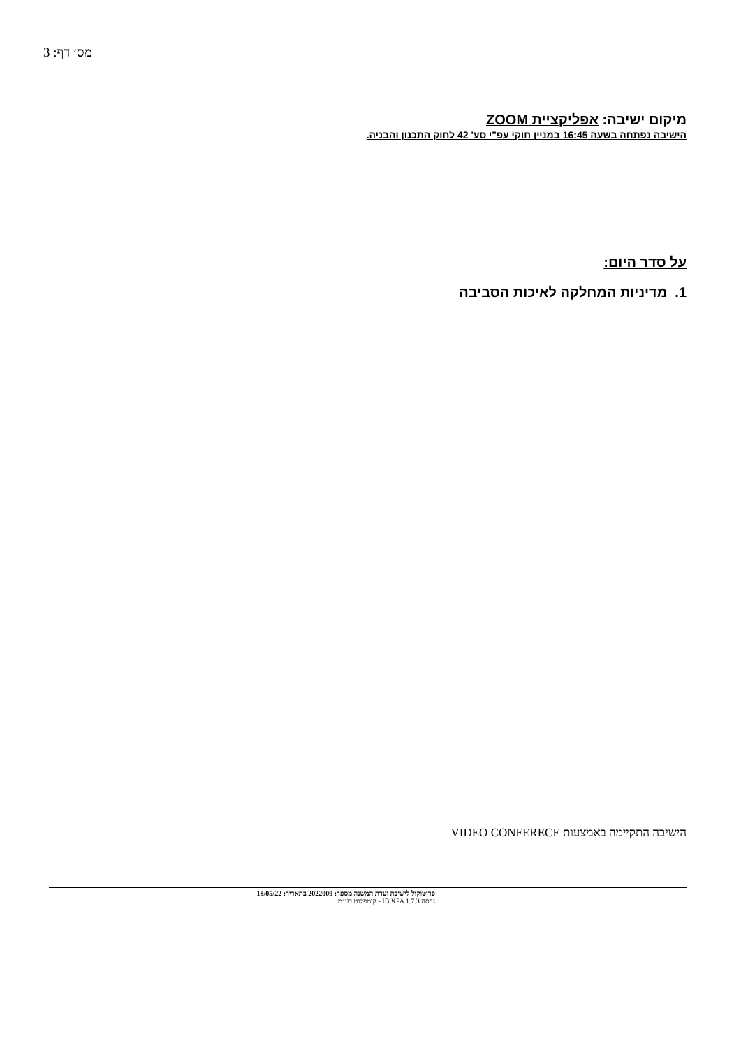מס׳ דף: 3
מיקום ישיבה: אפליקציית ZOOM
הישיבה נפתחה בשעה 16:45 במניין חוקי עפ"י סע' 42 לחוק התכנון והבניה.
על סדר היום:
1. מדיניות המחלקה לאיכות הסביבה
הישיבה התקיימה באמצעות VIDEO CONFERECE
פרוטוקול לישיבת ועדת המשנה מספר: 2022009 בתאריך: 18/05/22
גרסה IB XPA 1.7.3 - קומפלוט בע״מ